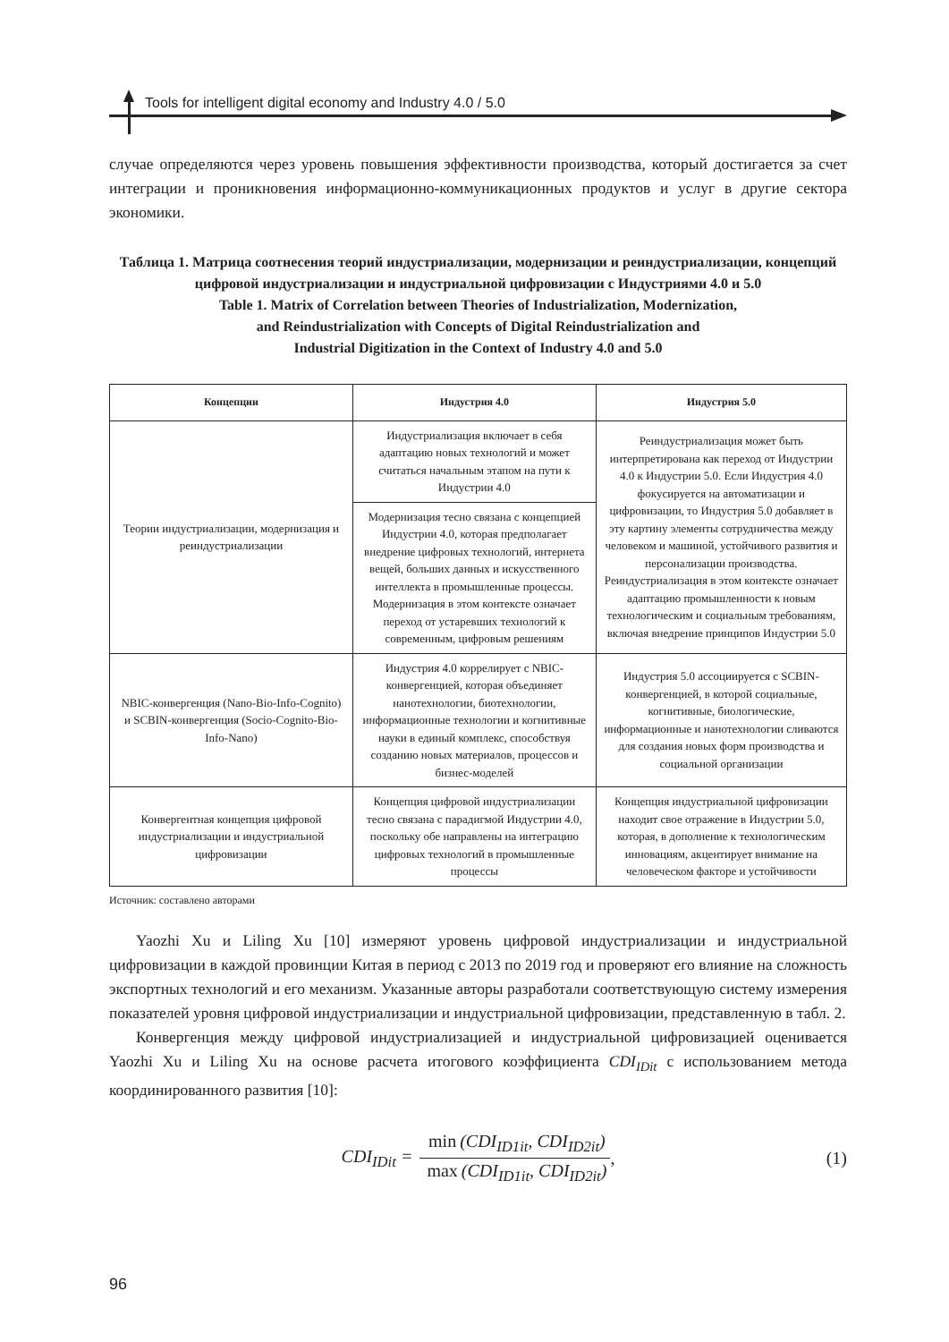Tools for intelligent digital economy and Industry 4.0 / 5.0
случае определяются через уровень повышения эффективности производства, который достигается за счет интеграции и проникновения информационно-коммуникационных продуктов и услуг в другие сектора экономики.
Таблица 1. Матрица соотнесения теорий индустриализации, модернизации и реиндустриализации, концепций цифровой индустриализации и индустриальной цифровизации с Индустриями 4.0 и 5.0
Table 1. Matrix of Correlation between Theories of Industrialization, Modernization,
and Reindustrialization with Concepts of Digital Reindustrialization and
Industrial Digitization in the Context of Industry 4.0 and 5.0
| Концепции | Индустрия 4.0 | Индустрия 5.0 |
| --- | --- | --- |
| Теории индустриализации, модернизация и реиндустриализации | Индустриализация включает в себя адаптацию новых технологий и может считаться начальным этапом на пути к Индустрии 4.0 | Реиндустриализация может быть интерпретирована как переход от Индустрии 4.0 к Индустрии 5.0. Если Индустрия 4.0 фокусируется на автоматизации и цифровизации, то Индустрия 5.0 добавляет в эту картину элементы сотрудничества между человеком и машиной, устойчивого развития и персонализации производства. Реиндустриализация в этом контексте означает адаптацию промышленности к новым технологическим и социальным требованиям, включая внедрение принципов Индустрии 5.0 |
| | Модернизация тесно связана с концепцией Индустрии 4.0, которая предполагает внедрение цифровых технологий, интернета вещей, больших данных и искусственного интеллекта в промышленные процессы. Модернизация в этом контексте означает переход от устаревших технологий к современным, цифровым решениям | |
| NBIC-конвергенция (Nano-Bio-Info-Cognito) и SCBIN-конвергенция (Socio-Cognito-Bio-Info-Nano) | Индустрия 4.0 коррелирует с NBIC-конвергенцией, которая объединяет нанотехнологии, биотехнологии, информационные технологии и когнитивные науки в единый комплекс, способствуя созданию новых материалов, процессов и бизнес-моделей | Индустрия 5.0 ассоциируется с SCBIN-конвергенцией, в которой социальные, когнитивные, биологические, информационные и нанотехнологии сливаются для создания новых форм производства и социальной организации |
| Конвергентная концепция цифровой индустриализации и индустриальной цифровизации | Концепция цифровой индустриализации тесно связана с парадигмой Индустрии 4.0, поскольку обе направлены на интеграцию цифровых технологий в промышленные процессы | Концепция индустриальной цифровизации находит свое отражение в Индустрии 5.0, которая, в дополнение к технологическим инновациям, акцентирует внимание на человеческом факторе и устойчивости |
Источник: составлено авторами
Yaozhi Xu и Liling Xu [10] измеряют уровень цифровой индустриализации и индустриальной цифровизации в каждой провинции Китая в период с 2013 по 2019 год и проверяют его влияние на сложность экспортных технологий и его механизм. Указанные авторы разработали соответствующую систему измерения показателей уровня цифровой индустриализации и индустриальной цифровизации, представленную в табл. 2.
Конвергенция между цифровой индустриализацией и индустриальной цифровизацией оценивается Yaozhi Xu и Liling Xu на основе расчета итогового коэффициента CDI<sub>IDit</sub> с использованием метода координированного развития [10]:
CDI<sub>IDit</sub> = min (CDI<sub>ID1it</sub>, CDI<sub>ID2it</sub>) max (CDI<sub>ID1it</sub>, CDI<sub>ID2it</sub>), (1)
96